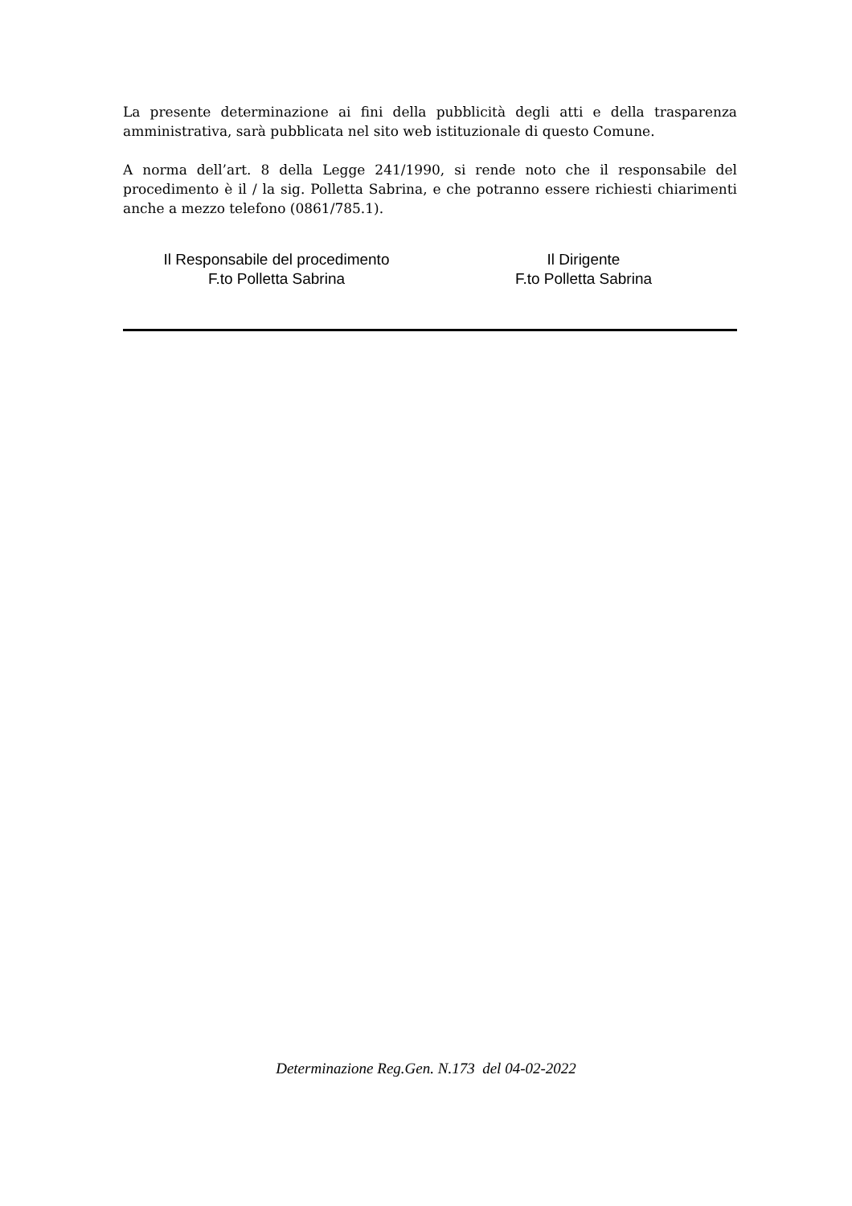La presente determinazione ai fini della pubblicità degli atti e della trasparenza amministrativa, sarà pubblicata nel sito web istituzionale di questo Comune.
A norma dell’art. 8 della Legge 241/1990, si rende noto che il responsabile del procedimento è il / la sig. Polletta Sabrina, e che potranno essere richiesti chiarimenti anche a mezzo telefono (0861/785.1).
Il Responsabile del procedimento
F.to Polletta Sabrina
Il Dirigente
F.to Polletta Sabrina
Determinazione Reg.Gen. N.173 del 04-02-2022